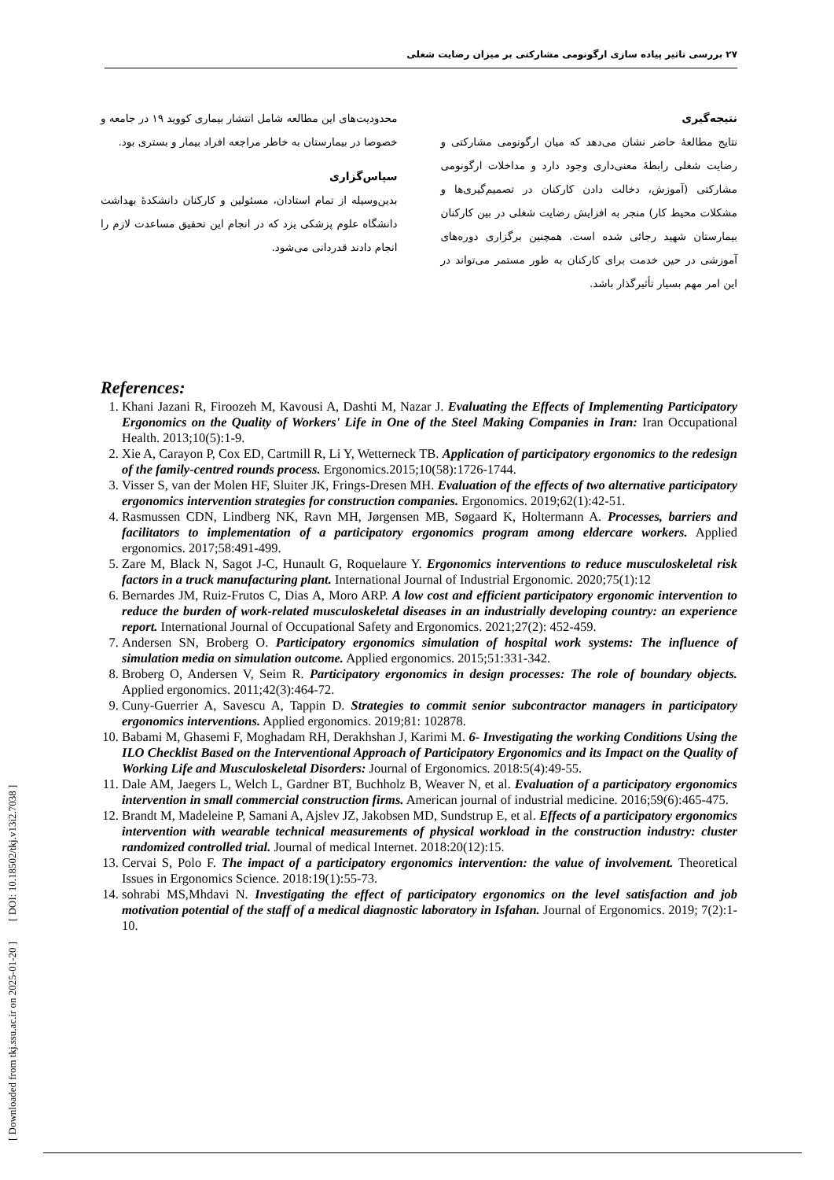۲۷ بررسی تاثیر پیاده سازی ارگونومی مشارکتی بر میزان رضایت شغلی
نتیجه‌گیری
نتایج مطالعۀ حاضر نشان می‌دهد که میان ارگونومی مشارکتی و رضایت شغلی رابطۀ معنی‌داری وجود دارد و مداخلات ارگونومی مشارکتی (آموزش، دخالت دادن کارکنان در تصمیم‌گیری‌ها و مشکلات محیط کار) منجر به افزایش رضایت شغلی در بین کارکنان بیمارستان شهید رجائی شده است. همچنین برگزاری دوره‌های آموزشی در حین خدمت برای کارکنان به طور مستمر می‌تواند در این امر مهم بسیار تأثیرگذار باشد.
محدودیت‌های این مطالعه شامل انتشار بیماری کووید ۱۹ در جامعه و خصوصا در بیمارستان به خاطر مراجعه افراد بیمار و بستری بود.
سپاس‌گزاری
بدین‌وسیله از تمام استادان، مسئولین و کارکنان دانشکدۀ بهداشت دانشگاه علوم پزشکی یزد که در انجام این تحقیق مساعدت لازم را انجام دادند قدردانی می‌شود.
References:
1. Khani Jazani R, Firoozeh M, Kavousi A, Dashti M, Nazar J. Evaluating the Effects of Implementing Participatory Ergonomics on the Quality of Workers' Life in One of the Steel Making Companies in Iran: Iran Occupational Health. 2013;10(5):1-9.
2. Xie A, Carayon P, Cox ED, Cartmill R, Li Y, Wetterneck TB. Application of participatory ergonomics to the redesign of the family-centred rounds process. Ergonomics.2015;10(58):1726-1744.
3. Visser S, van der Molen HF, Sluiter JK, Frings-Dresen MH. Evaluation of the effects of two alternative participatory ergonomics intervention strategies for construction companies. Ergonomics. 2019;62(1):42-51.
4. Rasmussen CDN, Lindberg NK, Ravn MH, Jørgensen MB, Søgaard K, Holtermann A. Processes, barriers and facilitators to implementation of a participatory ergonomics program among eldercare workers. Applied ergonomics. 2017;58:491-499.
5. Zare M, Black N, Sagot J-C, Hunault G, Roquelaure Y. Ergonomics interventions to reduce musculoskeletal risk factors in a truck manufacturing plant. International Journal of Industrial Ergonomic. 2020;75(1):12
6. Bernardes JM, Ruiz-Frutos C, Dias A, Moro ARP. A low cost and efficient participatory ergonomic intervention to reduce the burden of work-related musculoskeletal diseases in an industrially developing country: an experience report. International Journal of Occupational Safety and Ergonomics. 2021;27(2): 452-459.
7. Andersen SN, Broberg O. Participatory ergonomics simulation of hospital work systems: The influence of simulation media on simulation outcome. Applied ergonomics. 2015;51:331-342.
8. Broberg O, Andersen V, Seim R. Participatory ergonomics in design processes: The role of boundary objects. Applied ergonomics. 2011;42(3):464-72.
9. Cuny-Guerrier A, Savescu A, Tappin D. Strategies to commit senior subcontractor managers in participatory ergonomics interventions. Applied ergonomics. 2019;81: 102878.
10. Babami M, Ghasemi F, Moghadam RH, Derakhshan J, Karimi M. 6- Investigating the working Conditions Using the ILO Checklist Based on the Interventional Approach of Participatory Ergonomics and its Impact on the Quality of Working Life and Musculoskeletal Disorders: Journal of Ergonomics. 2018:5(4):49-55.
11. Dale AM, Jaegers L, Welch L, Gardner BT, Buchholz B, Weaver N, et al. Evaluation of a participatory ergonomics intervention in small commercial construction firms. American journal of industrial medicine. 2016;59(6):465-475.
12. Brandt M, Madeleine P, Samani A, Ajslev JZ, Jakobsen MD, Sundstrup E, et al. Effects of a participatory ergonomics intervention with wearable technical measurements of physical workload in the construction industry: cluster randomized controlled trial. Journal of medical Internet. 2018:20(12):15.
13. Cervai S, Polo F. The impact of a participatory ergonomics intervention: the value of involvement. Theoretical Issues in Ergonomics Science. 2018:19(1):55-73.
14. sohrabi MS,Mhdavi N. Investigating the effect of participatory ergonomics on the level satisfaction and job motivation potential of the staff of a medical diagnostic laboratory in Isfahan. Journal of Ergonomics. 2019; 7(2):1-10.
[ Downloaded from tkj.ssu.ac.ir on 2025-01-20 ] [ DOI: 10.18502/tkj.v13i2.7038 ]